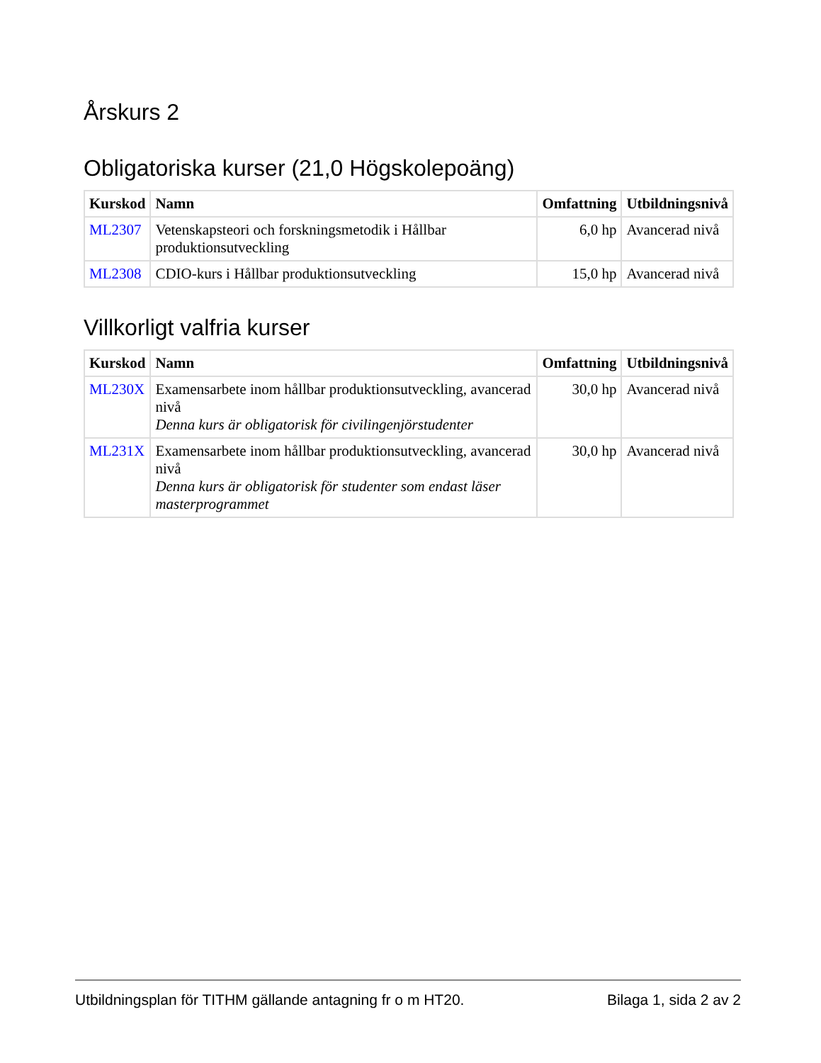Årskurs 2
Obligatoriska kurser (21,0 Högskolepoäng)
| Kurskod | Namn | Omfattning | Utbildningsnivå |
| --- | --- | --- | --- |
| ML2307 | Vetenskapsteori och forskningsmetodik i Hållbar produktionsutveckling | 6,0 hp | Avancerad nivå |
| ML2308 | CDIO-kurs i Hållbar produktionsutveckling | 15,0 hp | Avancerad nivå |
Villkorligt valfria kurser
| Kurskod | Namn | Omfattning | Utbildningsnivå |
| --- | --- | --- | --- |
| ML230X | Examensarbete inom hållbar produktionsutveckling, avancerad nivå Denna kurs är obligatorisk för civilingenjörstudenter | 30,0 hp | Avancerad nivå |
| ML231X | Examensarbete inom hållbar produktionsutveckling, avancerad nivå Denna kurs är obligatorisk för studenter som endast läser masterprogrammet | 30,0 hp | Avancerad nivå |
Utbildningsplan för TITHM gällande antagning fr o m HT20. Bilaga 1, sida 2 av 2